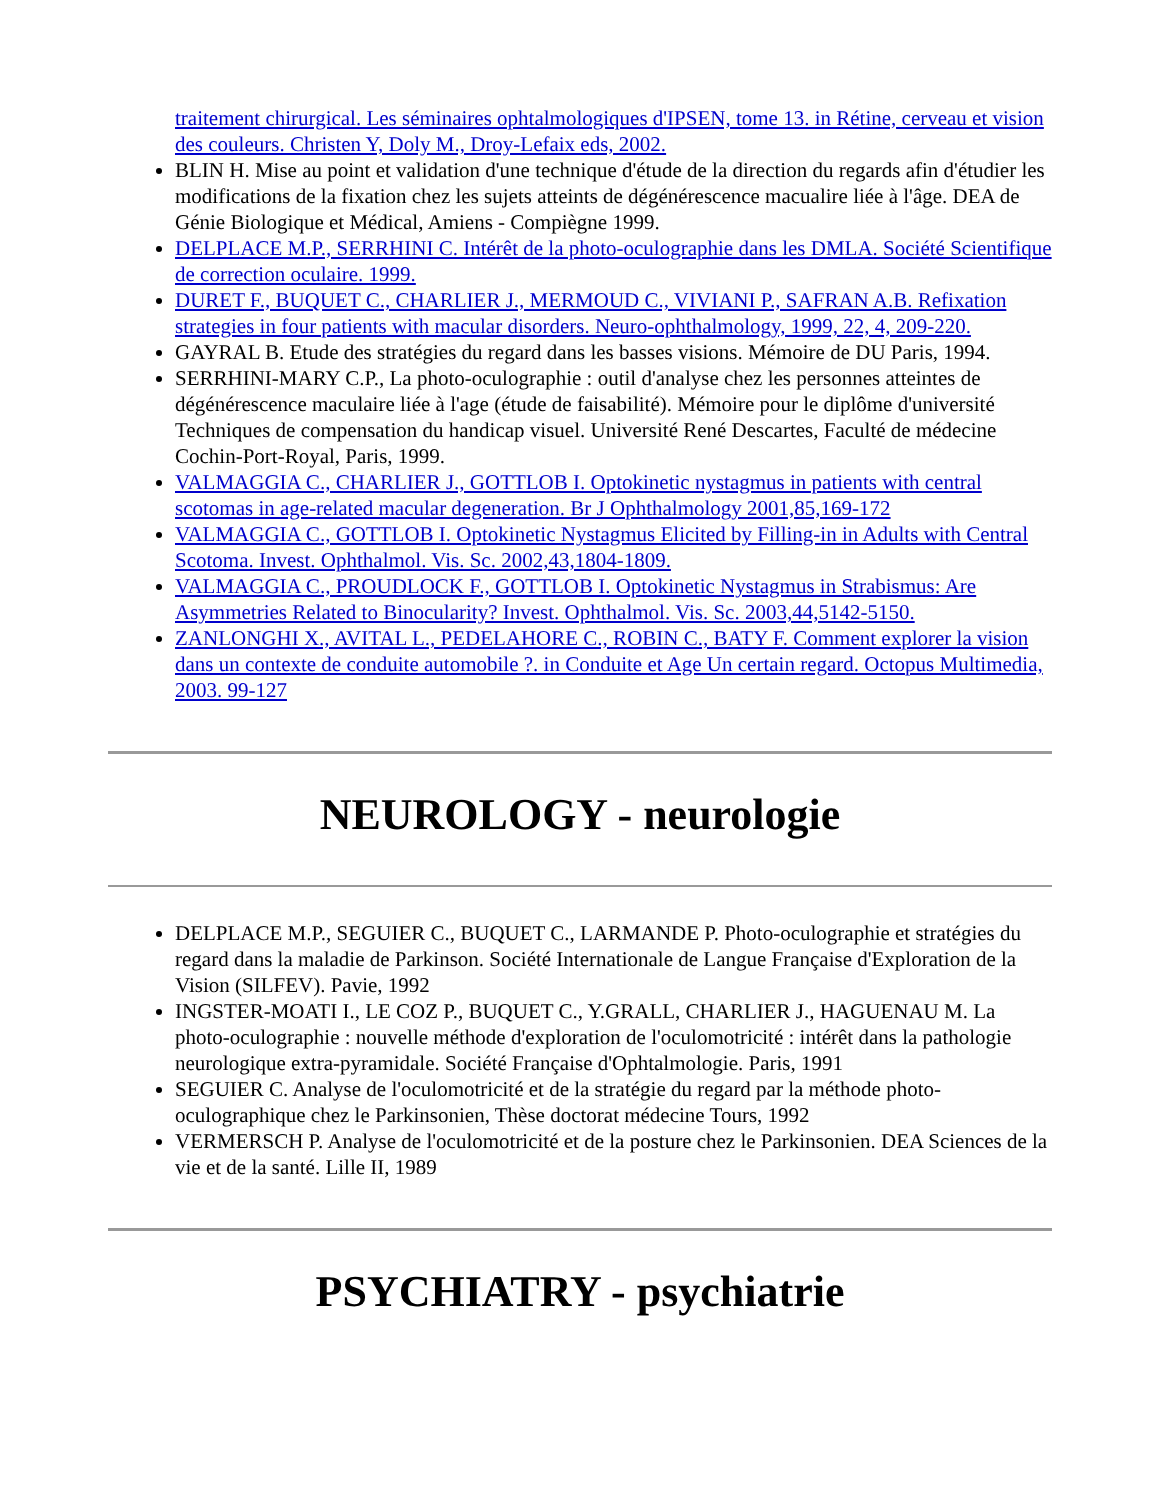traitement chirurgical. Les séminaires ophtalmologiques d'IPSEN, tome 13. in Rétine, cerveau et vision des couleurs. Christen Y, Doly M., Droy-Lefaix eds, 2002.
BLIN H. Mise au point et validation d'une technique d'étude de la direction du regards afin d'étudier les modifications de la fixation chez les sujets atteints de dégénérescence macualire liée à l'âge. DEA de Génie Biologique et Médical, Amiens - Compiègne 1999.
DELPLACE M.P., SERRHINI C. Intérêt de la photo-oculographie dans les DMLA. Société Scientifique de correction oculaire. 1999.
DURET F., BUQUET C., CHARLIER J., MERMOUD C., VIVIANI P., SAFRAN A.B. Refixation strategies in four patients with macular disorders. Neuro-ophthalmology, 1999, 22, 4, 209-220.
GAYRAL B. Etude des stratégies du regard dans les basses visions. Mémoire de DU Paris, 1994.
SERRHINI-MARY C.P., La photo-oculographie : outil d'analyse chez les personnes atteintes de dégénérescence maculaire liée à l'age (étude de faisabilité). Mémoire pour le diplôme d'université Techniques de compensation du handicap visuel. Université René Descartes, Faculté de médecine Cochin-Port-Royal, Paris, 1999.
VALMAGGIA C., CHARLIER J., GOTTLOB I. Optokinetic nystagmus in patients with central scotomas in age-related macular degeneration. Br J Ophthalmology 2001,85,169-172
VALMAGGIA C., GOTTLOB I. Optokinetic Nystagmus Elicited by Filling-in in Adults with Central Scotoma. Invest. Ophthalmol. Vis. Sc. 2002,43,1804-1809.
VALMAGGIA C., PROUDLOCK F., GOTTLOB I. Optokinetic Nystagmus in Strabismus: Are Asymmetries Related to Binocularity? Invest. Ophthalmol. Vis. Sc. 2003,44,5142-5150.
ZANLONGHI X., AVITAL L., PEDELAHORE C., ROBIN C., BATY F. Comment explorer la vision dans un contexte de conduite automobile ?. in Conduite et Age Un certain regard. Octopus Multimedia, 2003. 99-127
NEUROLOGY - neurologie
DELPLACE M.P., SEGUIER C., BUQUET C., LARMANDE P. Photo-oculographie et stratégies du regard dans la maladie de Parkinson. Société Internationale de Langue Française d'Exploration de la Vision (SILFEV). Pavie, 1992
INGSTER-MOATI I., LE COZ P., BUQUET C., Y.GRALL, CHARLIER J., HAGUENAU M. La photo-oculographie : nouvelle méthode d'exploration de l'oculomotricité : intérêt dans la pathologie neurologique extra-pyramidale. Société Française d'Ophtalmologie. Paris, 1991
SEGUIER C. Analyse de l'oculomotricité et de la stratégie du regard par la méthode photo-oculographique chez le Parkinsonien, Thèse doctorat médecine Tours, 1992
VERMERSCH P. Analyse de l'oculomotricité et de la posture chez le Parkinsonien. DEA Sciences de la vie et de la santé. Lille II, 1989
PSYCHIATRY - psychiatrie